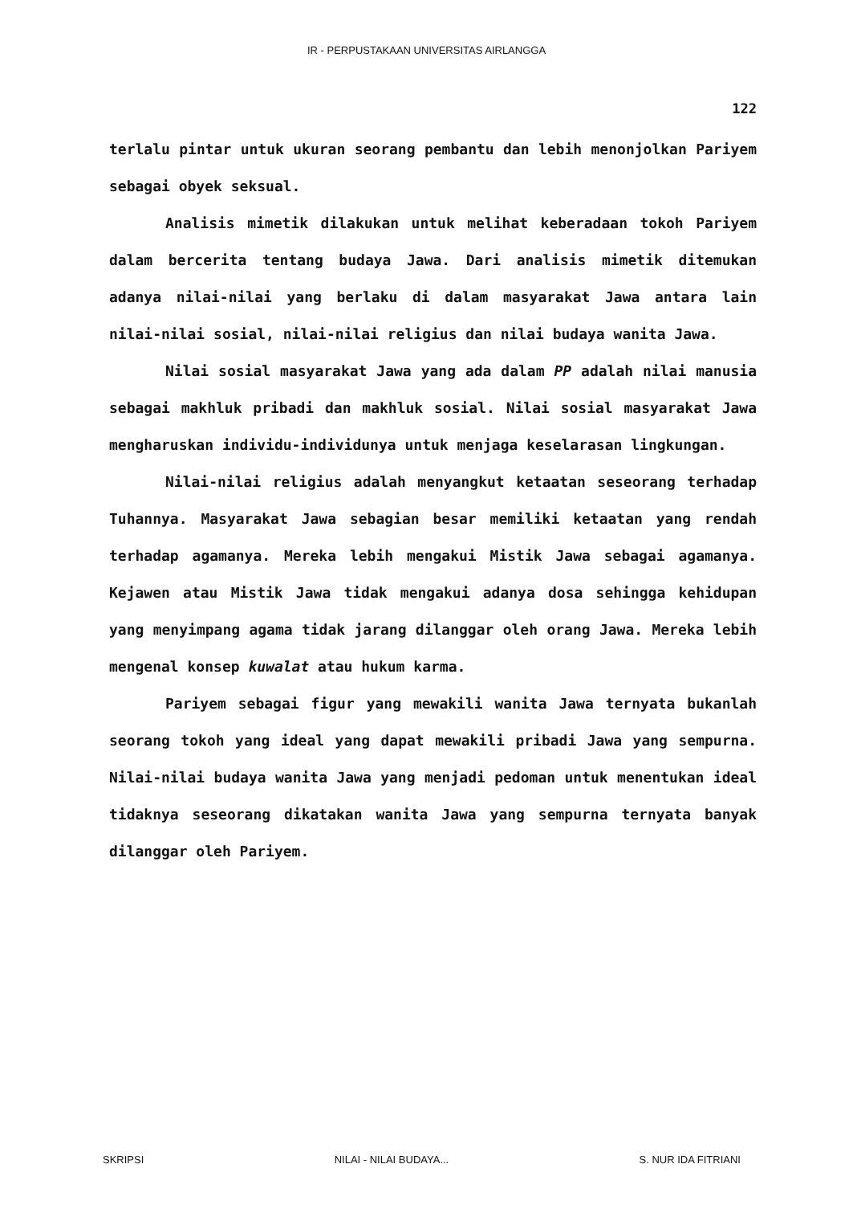IR - PERPUSTAKAAN UNIVERSITAS AIRLANGGA
122
terlalu pintar untuk ukuran seorang pembantu dan lebih menonjolkan Pariyem sebagai obyek seksual.
Analisis mimetik dilakukan untuk melihat keberadaan tokoh Pariyem dalam bercerita tentang budaya Jawa. Dari analisis mimetik ditemukan adanya nilai-nilai yang berlaku di dalam masyarakat Jawa antara lain nilai-nilai sosial, nilai-nilai religius dan nilai budaya wanita Jawa.
Nilai sosial masyarakat Jawa yang ada dalam PP adalah nilai manusia sebagai makhluk pribadi dan makhluk sosial. Nilai sosial masyarakat Jawa mengharuskan individu-individunya untuk menjaga keselarasan lingkungan.
Nilai-nilai religius adalah menyangkut ketaatan seseorang terhadap Tuhannya. Masyarakat Jawa sebagian besar memiliki ketaatan yang rendah terhadap agamanya. Mereka lebih mengakui Mistik Jawa sebagai agamanya. Kejawen atau Mistik Jawa tidak mengakui adanya dosa sehingga kehidupan yang menyimpang agama tidak jarang dilanggar oleh orang Jawa. Mereka lebih mengenal konsep kuwalat atau hukum karma.
Pariyem sebagai figur yang mewakili wanita Jawa ternyata bukanlah seorang tokoh yang ideal yang dapat mewakili pribadi Jawa yang sempurna. Nilai-nilai budaya wanita Jawa yang menjadi pedoman untuk menentukan ideal tidaknya seseorang dikatakan wanita Jawa yang sempurna ternyata banyak dilanggar oleh Pariyem.
SKRIPSI NILAI - NILAI BUDAYA... S. NUR IDA FITRIANI